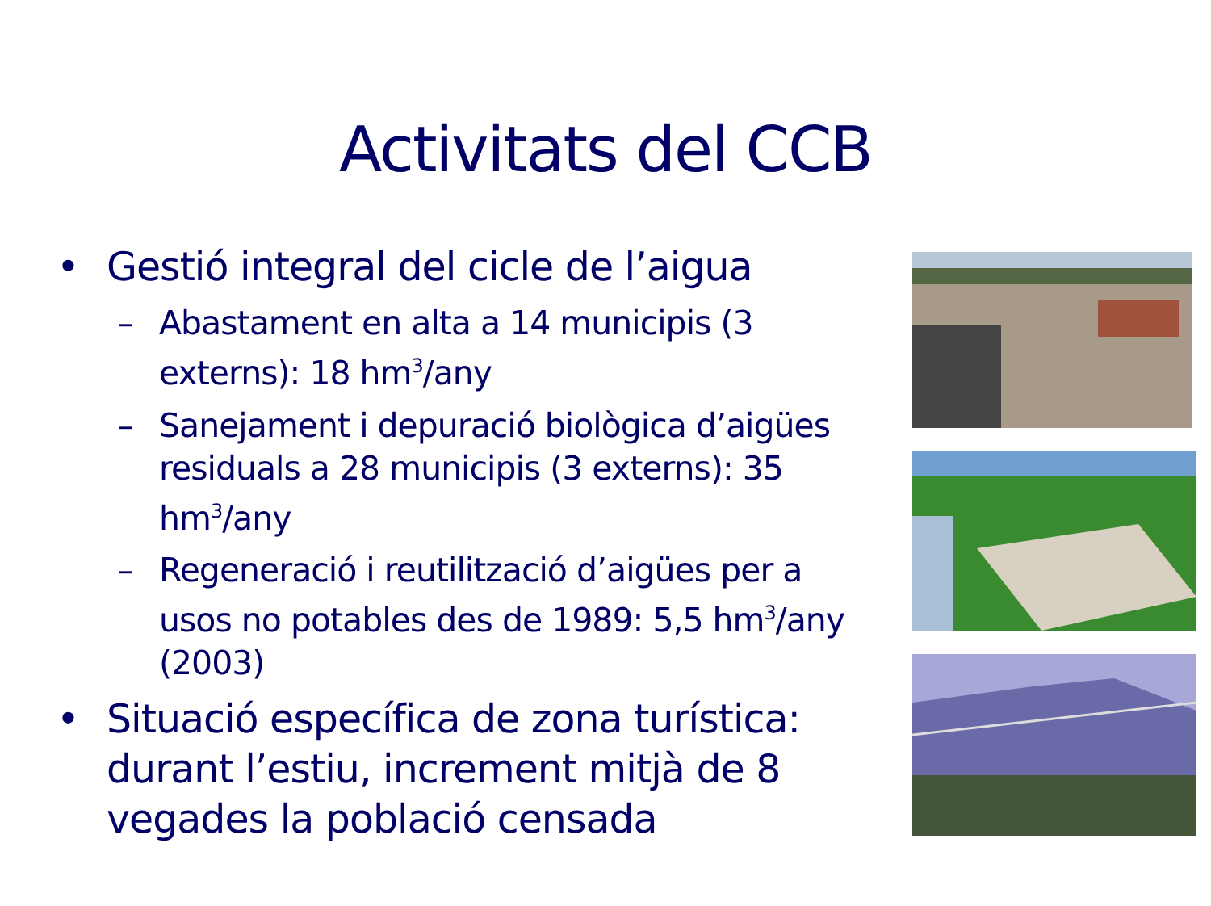Activitats del CCB
• Gestió integral del cicle de l’aigua
– Abastament en alta a 14 municipis (3 externs): 18 hm<sup>3</sup>/any
– Sanejament i depuració biològica d’aigües residuals a 28 municipis (3 externs): 35 hm<sup>3</sup>/any
– Regeneració i reutilització d’aigües per a usos no potables des de 1989: 5,5 hm<sup>3</sup>/any (2003)
• Situació específica de zona turística: durant l’estiu, increment mitjà de 8 vegades la població censada